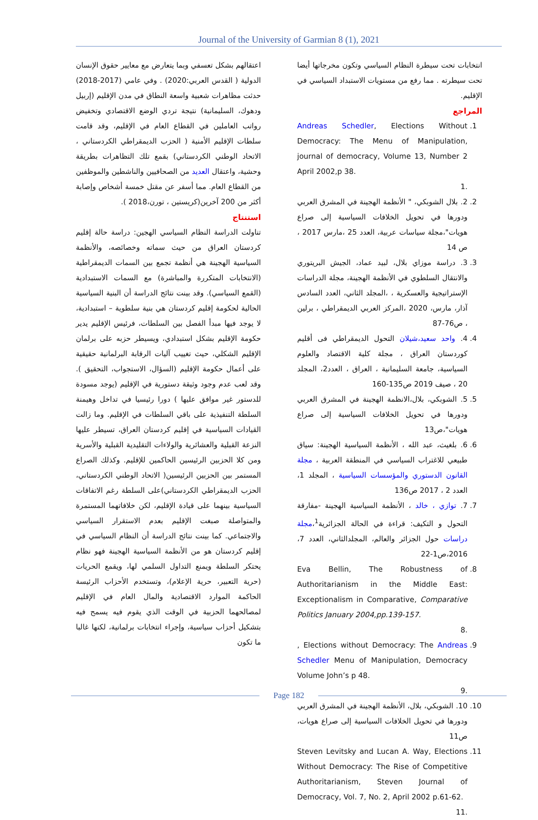Journal of the University of Garmian 8 (1), 2021
اعتقالهم بشكل تعسفي وبما يتعارض مع معايير حقوق الإنسان الدولية ( القدس العربي:2020) . وفي عامي (2017-2018) حدثت مظاهرات شعبية واسعة النطاق في مدن الإقليم (إربيل ودهوك، السليمانية) نتيجة تردي الوضع الاقتصادي وتخفيض رواتب العاملين في القطاع العام في الإقليم، وقد قامت سلطات الإقليم الأمنية ( الحزب الديمقراطي الكردستاني ، الاتحاد الوطني الكردستاني) بقمع تلك التظاهرات بطريقة وحشية، واعتقال العديد من الصحافيين والناشطين والموظفين من القطاع العام. مما أسفر عن مقتل خمسة أشخاص وإصابة أكثر من 200 آخرين(كريستين ، تورن،2018 ).
استنتاج
تناولت الدراسة النظام السياسي الهجين: دراسة حالة إقليم كردستان العراق من حيث سماته وخصائصه، والأنظمة السياسية الهجينة هي أنظمة تجمع بين السمات الديمقراطية (الانتخابات المتكررة والمباشرة) مع السمات الاستبدادية (القمع السياسي). وقد بينت نتائج الدراسة أن البنية السياسية الحالية لحكومة إقليم كردستان هي بنية سلطوية – استبدادية، لا يوجد فيها مبدأ الفصل بين السلطات، فرئيس الإقليم يدير حكومة الإقليم بشكل استبدادي، ويسيطر حزبه على برلمان الإقليم الشكلي، حيث تغييب آليات الرقابة البرلمانية حقيقية على أعمال حكومة الإقليم (السؤال، الاستجواب، التحقيق ). وقد لعب عدم وجود وثيقة دستورية في الإقليم (يوجد مسودة للدستور غير موافق عليها ) دورا رئيسيا في تداخل وهيمنة السلطة التنفيذية على باقي السلطات في الإقليم. وما زالت القيادات السياسية في إقليم كردستان العراق، تسيطر عليها النزعة القبلية والعشائرية والولاءات التقليدية القبلية والأسرية ومن كلا الحزبين الرئيسين الحاكمين للإقليم. وكذلك الصراع المستمر بين الحزبين الرئيسين( الاتحاد الوطني الكردستاني، الحزب الديمقراطي الكردستاني)على السلطة رغم الاتفاقات السياسية بينهما على قيادة الإقليم، لكن خلافاتهما المستمرة والمتواصلة صبغت الإقليم بعدم الاستقرار السياسي والاجتماعي. كما بينت نتائج الدراسة أن النظام السياسي في إقليم كردستان هو من الأنظمة السياسية الهجينة فهو نظام يحتكر السلطة ويمنع التداول السلمي لها، ويقمع الحريات (حرية التعبير، حرية الإعلام)، وتستخدم الأحزاب الرئيسة الحاكمة الموارد الاقتصادية والمال العام في الإقليم لمصالحهما الحزبية في الوقت الذي يقوم فيه يسمح فيه بتشكيل أحزاب سياسية، وإجراء انتخابات برلمانية، لكنها غالبا ما تكون
انتخابات تحت سيطرة النظام السياسي وتكون مخرجاتها أيضا تحت سيطرته . مما رفع من مستويات الاستبداد السياسي في الإقليم.
المراجع
1. Andreas Schedler, Elections Without Democracy: The Menu of Manipulation, journal of democracy, Volume 13, Number 2 April 2002,p 38.
.1
2. 2. بلال الشوبكي، " الأنظمة الهجينة في المشرق العربي ودورها في تحويل الخلافات السياسية إلى صراع هويات"،مجلة سياسات عربية، العدد 25 ،مارس 2017 ، ص 14
3. 3. دراسة موزاي بلال، لبيد عماد، الجيش البريتوري والانتقال السلطوي في الأنظمة الهجينة، مجلة الدراسات الإستراتيجية والعسكرية ، ،المجلد الثاني، العدد السادس آذار، مارس، 2020 ،المركز العربي الديمقراطي ، برلين ، ص76-87
4. 4. واحد سعيد،شيلان التحول الديمقراطي فى أقليم كوردستان العراق ، مجلة كلية الاقتصاد والعلوم السياسية، جامعة السليمانية ، العراق ، العدد2، المجلد 20 ، صيف 2019 ص135-160
5. 5. الشوبكي، بلال،الانظمة الهجينة في المشرق العربي ودورها في تحويل الخلافات السياسية إلى صراع هويات"،ص13
6. 6. بلغيث، عبد الله ، الأنظمة السياسية الهجينة: سياق طبيعي للاغتراب السياسي في المنطقة العربية ، مجلة القانون الدستوري والمؤسسات السياسية ، المجلد 1، العدد 2 ، 2017 ص136
7. 7. توازي ، خالد ، الأنظمة السياسية الهجينة -مفارقة التحول و التكيف: قراءة في الحالة الجزائرية<sup>1</sup>،مجلة دراسات حول الجزائر والعالم، المجلدالثاني، العدد 7، 2016،ص1-22
8. Eva Bellin, The Robustness of Authoritarianism in the Middle East: Exceptionalism in Comparative, Comparative Politics January 2004,pp.139-157.
.8
9. , Elections without Democracy: The Andreas Schedler Menu of Manipulation, Democracy Volume John’s p 48.
.9
10. 10. الشوبكي، بلال، الأنظمة الهجينة في المشرق العربي ودورها في تحويل الخلافات السياسية إلى صراع هويات، ص11
11. Steven Levitsky and Lucan A. Way, Elections Without Democracy: The Rise of Competitive Authoritarianism, Steven Journal of Democracy, Vol. 7, No. 2, April 2002 p.61-62.
.11
Page 182